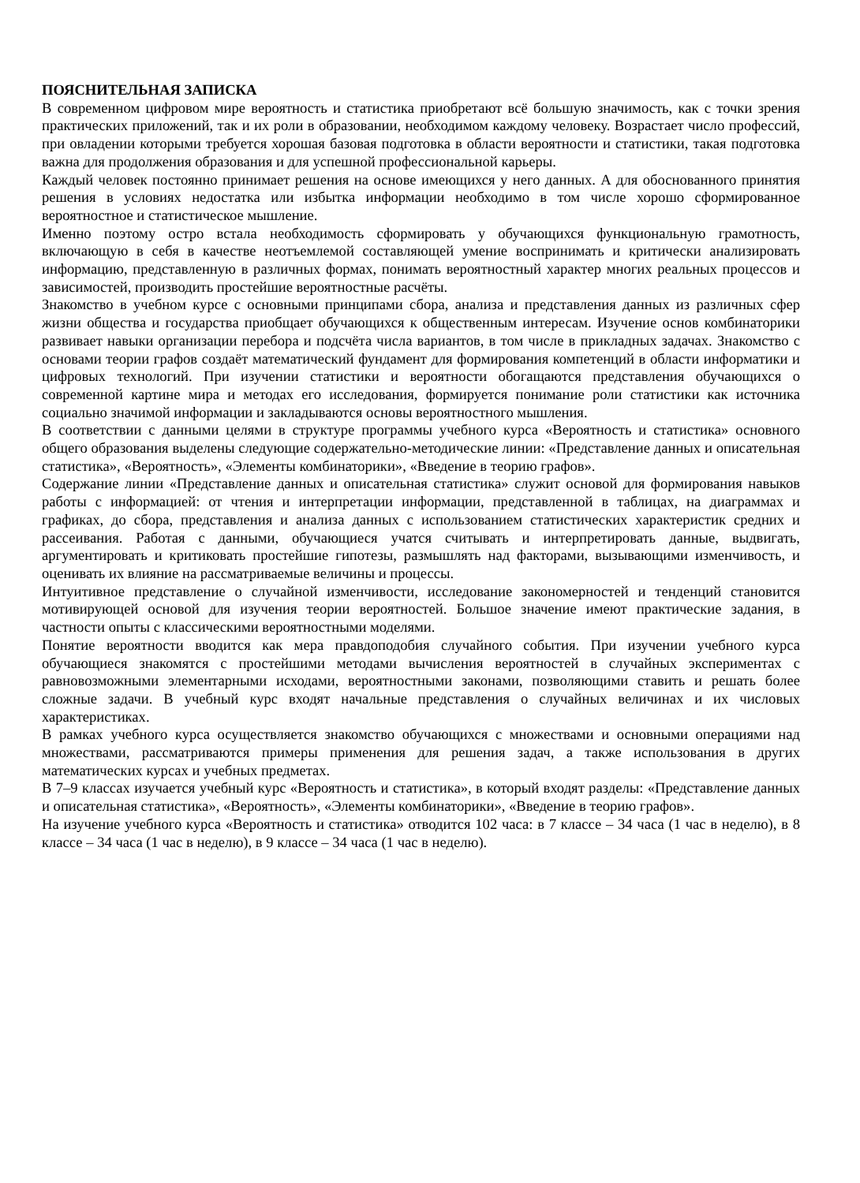ПОЯСНИТЕЛЬНАЯ ЗАПИСКА
В современном цифровом мире вероятность и статистика приобретают всё большую значимость, как с точки зрения практических приложений, так и их роли в образовании, необходимом каждому человеку. Возрастает число профессий, при овладении которыми требуется хорошая базовая подготовка в области вероятности и статистики, такая подготовка важна для продолжения образования и для успешной профессиональной карьеры.
Каждый человек постоянно принимает решения на основе имеющихся у него данных. А для обоснованного принятия решения в условиях недостатка или избытка информации необходимо в том числе хорошо сформированное вероятностное и статистическое мышление.
Именно поэтому остро встала необходимость сформировать у обучающихся функциональную грамотность, включающую в себя в качестве неотъемлемой составляющей умение воспринимать и критически анализировать информацию, представленную в различных формах, понимать вероятностный характер многих реальных процессов и зависимостей, производить простейшие вероятностные расчёты.
Знакомство в учебном курсе с основными принципами сбора, анализа и представления данных из различных сфер жизни общества и государства приобщает обучающихся к общественным интересам. Изучение основ комбинаторики развивает навыки организации перебора и подсчёта числа вариантов, в том числе в прикладных задачах. Знакомство с основами теории графов создаёт математический фундамент для формирования компетенций в области информатики и цифровых технологий. При изучении статистики и вероятности обогащаются представления обучающихся о современной картине мира и методах его исследования, формируется понимание роли статистики как источника социально значимой информации и закладываются основы вероятностного мышления.
В соответствии с данными целями в структуре программы учебного курса «Вероятность и статистика» основного общего образования выделены следующие содержательно-методические линии: «Представление данных и описательная статистика», «Вероятность», «Элементы комбинаторики», «Введение в теорию графов».
Содержание линии «Представление данных и описательная статистика» служит основой для формирования навыков работы с информацией: от чтения и интерпретации информации, представленной в таблицах, на диаграммах и графиках, до сбора, представления и анализа данных с использованием статистических характеристик средних и рассеивания. Работая с данными, обучающиеся учатся считывать и интерпретировать данные, выдвигать, аргументировать и критиковать простейшие гипотезы, размышлять над факторами, вызывающими изменчивость, и оценивать их влияние на рассматриваемые величины и процессы.
Интуитивное представление о случайной изменчивости, исследование закономерностей и тенденций становится мотивирующей основой для изучения теории вероятностей. Большое значение имеют практические задания, в частности опыты с классическими вероятностными моделями.
Понятие вероятности вводится как мера правдоподобия случайного события. При изучении учебного курса обучающиеся знакомятся с простейшими методами вычисления вероятностей в случайных экспериментах с равновозможными элементарными исходами, вероятностными законами, позволяющими ставить и решать более сложные задачи. В учебный курс входят начальные представления о случайных величинах и их числовых характеристиках.
В рамках учебного курса осуществляется знакомство обучающихся с множествами и основными операциями над множествами, рассматриваются примеры применения для решения задач, а также использования в других математических курсах и учебных предметах.
В 7–9 классах изучается учебный курс «Вероятность и статистика», в который входят разделы: «Представление данных и описательная статистика», «Вероятность», «Элементы комбинаторики», «Введение в теорию графов».
На изучение учебного курса «Вероятность и статистика» отводится 102 часа: в 7 классе – 34 часа (1 час в неделю), в 8 классе – 34 часа (1 час в неделю), в 9 классе – 34 часа (1 час в неделю).